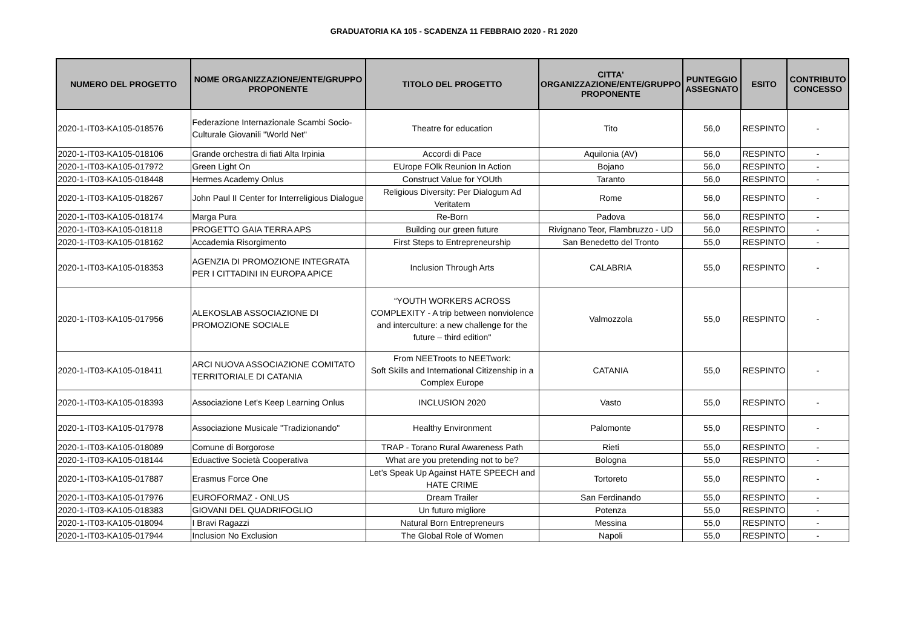GRADUATORIA KA 105 - SCADENZA 11 FEBBRAIO 2020 - R1 2020
| NUMERO DEL PROGETTO | NOME ORGANIZZAZIONE/ENTE/GRUPPO PROPONENTE | TITOLO DEL PROGETTO | CITTA' ORGANIZZAZIONE/ENTE/GRUPPO PROPONENTE | PUNTEGGIO ASSEGNATO | ESITO | CONTRIBUTO CONCESSO |
| --- | --- | --- | --- | --- | --- | --- |
| 2020-1-IT03-KA105-018576 | Federazione Internazionale Scambi Socio-Culturale Giovanili "World Net" | Theatre for education | Tito | 56,0 | RESPINTO | - |
| 2020-1-IT03-KA105-018106 | Grande orchestra di fiati Alta Irpinia | Accordi di Pace | Aquilonia (AV) | 56,0 | RESPINTO | - |
| 2020-1-IT03-KA105-017972 | Green Light On | EUrope FOlk Reunion In Action | Bojano | 56,0 | RESPINTO | - |
| 2020-1-IT03-KA105-018448 | Hermes Academy Onlus | Construct Value for YOUth | Taranto | 56,0 | RESPINTO | - |
| 2020-1-IT03-KA105-018267 | John Paul II Center for Interreligious Dialogue | Religious Diversity: Per Dialogum Ad Veritatem | Rome | 56,0 | RESPINTO | - |
| 2020-1-IT03-KA105-018174 | Marga Pura | Re-Born | Padova | 56,0 | RESPINTO | - |
| 2020-1-IT03-KA105-018118 | PROGETTO GAIA TERRA APS | Building our green future | Rivignano Teor, Flambruzzo - UD | 56,0 | RESPINTO | - |
| 2020-1-IT03-KA105-018162 | Accademia Risorgimento | First Steps to Entrepreneurship | San Benedetto del Tronto | 55,0 | RESPINTO | - |
| 2020-1-IT03-KA105-018353 | AGENZIA DI PROMOZIONE INTEGRATA PER I CITTADINI IN EUROPA APICE | Inclusion Through Arts | CALABRIA | 55,0 | RESPINTO | - |
| 2020-1-IT03-KA105-017956 | ALEKOSLAB ASSOCIAZIONE DI PROMOZIONE SOCIALE | “YOUTH WORKERS ACROSS COMPLEXITY - A trip between nonviolence and interculture: a new challenge for the future – third edition" | Valmozzola | 55,0 | RESPINTO | - |
| 2020-1-IT03-KA105-018411 | ARCI NUOVA ASSOCIAZIONE COMITATO TERRITORIALE DI CATANIA | From NEETroots to NEETwork: Soft Skills and International Citizenship in a Complex Europe | CATANIA | 55,0 | RESPINTO | - |
| 2020-1-IT03-KA105-018393 | Associazione Let's Keep Learning Onlus | INCLUSION 2020 | Vasto | 55,0 | RESPINTO | - |
| 2020-1-IT03-KA105-017978 | Associazione Musicale "Tradizionando" | Healthy Environment | Palomonte | 55,0 | RESPINTO | - |
| 2020-1-IT03-KA105-018089 | Comune di Borgorose | TRAP - Torano Rural Awareness Path | Rieti | 55,0 | RESPINTO | - |
| 2020-1-IT03-KA105-018144 | Eduactive Società Cooperativa | What are you pretending not to be? | Bologna | 55,0 | RESPINTO | - |
| 2020-1-IT03-KA105-017887 | Erasmus Force One | Let’s Speak Up Against HATE SPEECH and HATE CRIME | Tortoreto | 55,0 | RESPINTO | - |
| 2020-1-IT03-KA105-017976 | EUROFORMAZ - ONLUS | Dream Trailer | San Ferdinando | 55,0 | RESPINTO | - |
| 2020-1-IT03-KA105-018383 | GIOVANI DEL QUADRIFOGLIO | Un futuro migliore | Potenza | 55,0 | RESPINTO | - |
| 2020-1-IT03-KA105-018094 | I Bravi Ragazzi | Natural Born Entrepreneurs | Messina | 55,0 | RESPINTO | - |
| 2020-1-IT03-KA105-017944 | Inclusion No Exclusion | The Global Role of Women | Napoli | 55,0 | RESPINTO | - |